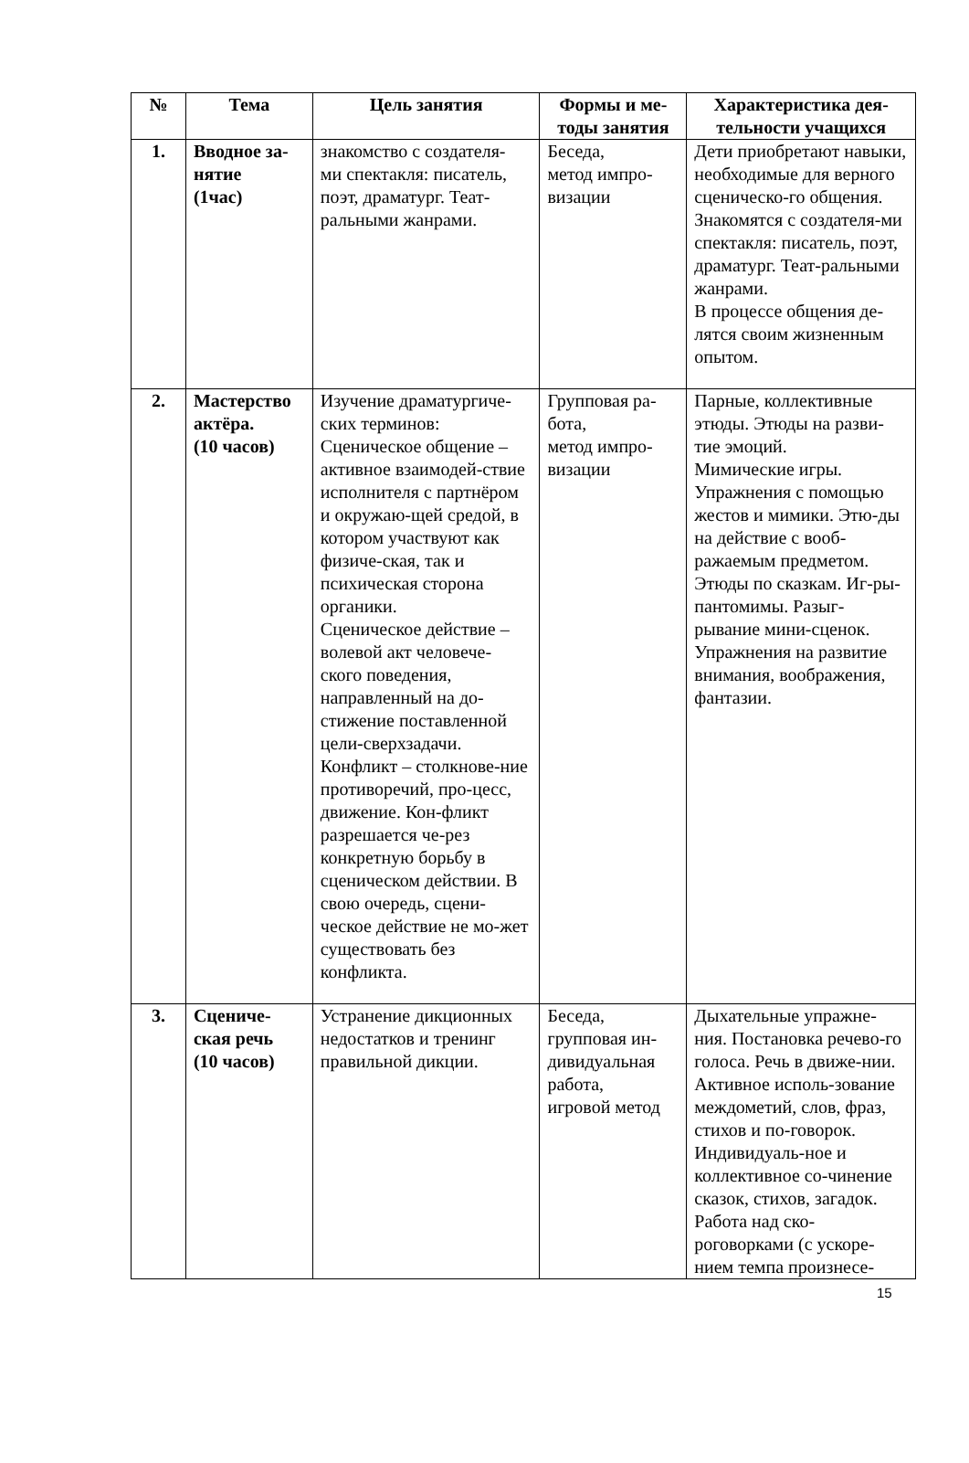| № | Тема | Цель занятия | Формы и ме- тоды занятия | Характеристика дея- тельности учащихся |
| --- | --- | --- | --- | --- |
| 1. | Вводное за- нятие (1час) | знакомство с создателя- ми спектакля: писатель, поэт, драматург. Теат- ральными жанрами. | Беседа, метод импро- визации | Дети приобретают навыки, необходимые для верного сценическо-го общения. Знакомятся с создателя-ми спектакля: писатель, поэт, драматург. Теат-ральными жанрами. В процессе общения де-лятся своим жизненным опытом. |
| 2. | Мастерство актёра. (10 часов) | Изучение драматургиче-ских терминов: Сценическое общение – активное взаимодей-ствие исполнителя с партнёром и окружаю-щей средой, в котором участвуют как физиче-ская, так и психическая сторона органики. Сценическое действие – волевой акт человече-ского поведения, направленный на до-стижение поставленной цели-сверхзадачи. Конфликт – столкнове-ние противоречий, про-цесс, движение. Кон-фликт разрешается че-рез конкретную борьбу в сценическом действии. В свою очередь, сцени-ческое действие не мо-жет существовать без конфликта. | Групповая ра- бота, метод импро- визации | Парные, коллективные этюды. Этюды на разви-тие эмоций. Мимические игры. Упражнения с помощью жестов и мимики. Этю-ды на действие с вооб-ражаемым предметом. Этюды по сказкам. Иг-ры-пантомимы. Разыг-рывание мини-сценок. Упражнения на развитие внимания, воображения, фантазии. |
| 3. | Сцениче- ская речь (10 часов) | Устранение дикционных недостатков и тренинг правильной дикции. | Беседа, групповая ин- дивидуальная работа, игровой метод | Дыхательные упражне-ния. Постановка речево-го голоса. Речь в движе-нии. Активное исполь-зование междометий, слов, фраз, стихов и по-говорок. Индивидуаль-ное и коллективное со-чинение сказок, стихов, загадок. Работа над ско-роговорками (с ускоре-нием темпа произнесе- |
15